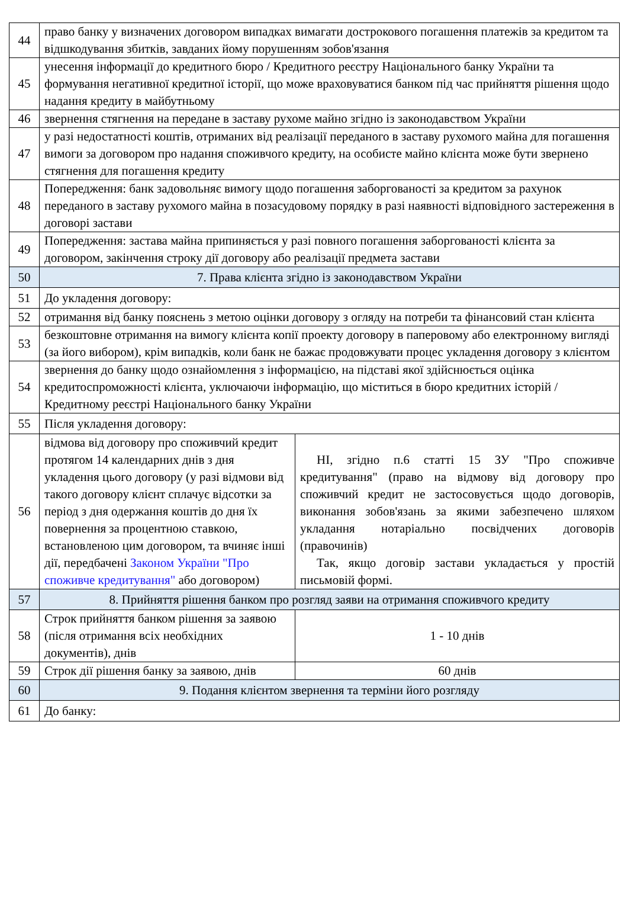| 44 | право банку у визначених договором випадках вимагати дострокового погашення платежів за кредитом та відшкодування збитків, завданих йому порушенням зобов'язання | |
| 45 | унесення інформації до кредитного бюро / Кредитного реєстру Національного банку України та формування негативної кредитної історії, що може враховуватися банком під час прийняття рішення щодо надання кредиту в майбутньому | |
| 46 | звернення стягнення на передане в заставу рухоме майно згідно із законодавством України | |
| 47 | у разі недостатності коштів, отриманих від реалізації переданого в заставу рухомого майна для погашення вимоги за договором про надання споживчого кредиту, на особисте майно клієнта може бути звернено стягнення для погашення кредиту | |
| 48 | Попередження: банк задовольняє вимогу щодо погашення заборгованості за кредитом за рахунок переданого в заставу рухомого майна в позасудовому порядку в разі наявності відповідного застереження в договорі застави | |
| 49 | Попередження: застава майна припиняється у разі повного погашення заборгованості клієнта за договором, закінчення строку дії договору або реалізації предмета застави | |
| 50 | 7. Права клієнта згідно із законодавством України | |
| 51 | До укладення договору: | |
| 52 | отримання від банку пояснень з метою оцінки договору з огляду на потреби та фінансовий стан клієнта | |
| 53 | безкоштовне отримання на вимогу клієнта копії проекту договору в паперовому або електронному вигляді (за його вибором), крім випадків, коли банк не бажає продовжувати процес укладення договору з клієнтом | |
| 54 | звернення до банку щодо ознайомлення з інформацією, на підставі якої здійснюється оцінка кредитоспроможності клієнта, уключаючи інформацію, що міститься в бюро кредитних історій / Кредитному реєстрі Національного банку України | |
| 55 | Після укладення договору: | |
| 56 | відмова від договору про споживчий кредит протягом 14 календарних днів з дня укладення цього договору (у разі відмови від такого договору клієнт сплачує відсотки за період з дня одержання коштів до дня їх повернення за процентною ставкою, встановленою цим договором, та вчиняє інші дії, передбачені Законом України "Про споживче кредитування" або договором) | НІ, згідно п.6 статті 15 ЗУ "Про споживче кредитування" (право на відмову від договору про споживчий кредит не застосовується щодо договорів, виконання зобов'язань за якими забезпечено шляхом укладання нотаріально посвідчених договорів (правочинів) Так, якщо договір застави укладається у простій письмовій формі. |
| 57 | 8. Прийняття рішення банком про розгляд заяви на отримання споживчого кредиту | |
| 58 | Строк прийняття банком рішення за заявою (після отримання всіх необхідних документів), днів | 1 - 10 днів |
| 59 | Строк дії рішення банку за заявою, днів | 60 днів |
| 60 | 9. Подання клієнтом звернення та терміни його розгляду | |
| 61 | До банку: | |